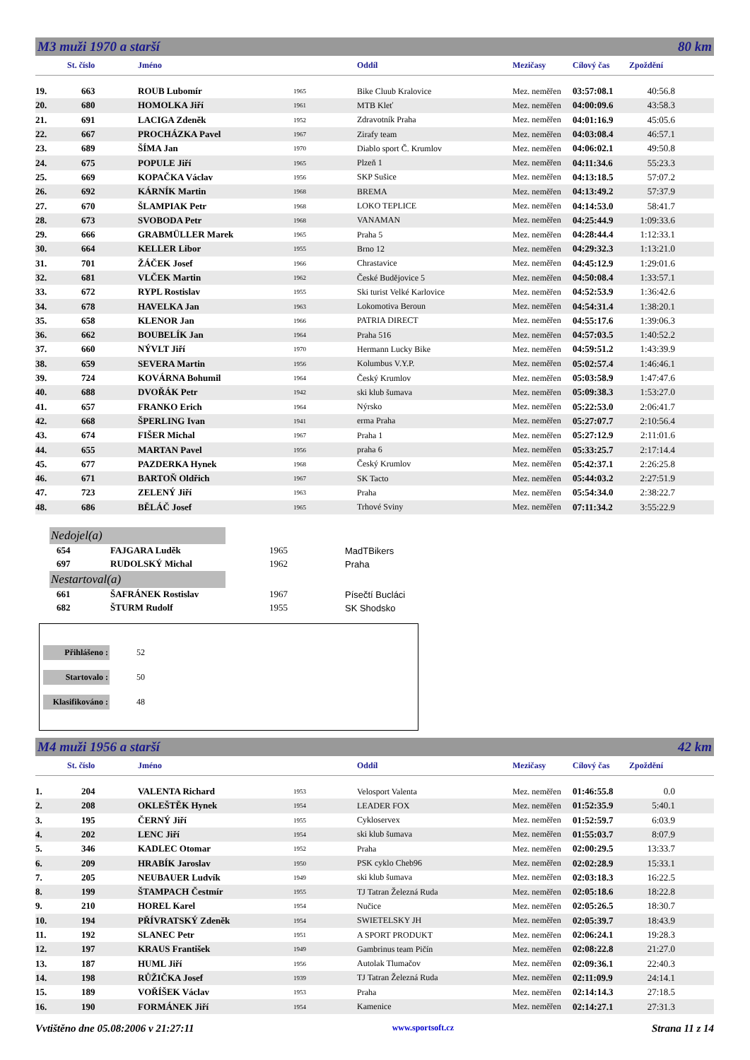M3 muži 1970 a starší 80 km
| | St. číslo | Jméno | | Oddíl | Mezičasy | Cílový čas | Zpoždění |
| --- | --- | --- | --- | --- | --- | --- | --- |
| 19. | 663 | ROUB Lubomír | 1965 | Bike Cluub Kralovice | Mez. neměřen | 03:57:08.1 | 40:56.8 |
| 20. | 680 | HOMOLKA Jiří | 1961 | MTB Kleť | Mez. neměřen | 04:00:09.6 | 43:58.3 |
| 21. | 691 | LACIGA Zdeněk | 1952 | Zdravotník Praha | Mez. neměřen | 04:01:16.9 | 45:05.6 |
| 22. | 667 | PROCHÁZKA Pavel | 1967 | Zirafy team | Mez. neměřen | 04:03:08.4 | 46:57.1 |
| 23. | 689 | ŠÍMA Jan | 1970 | Diablo sport Č. Krumlov | Mez. neměřen | 04:06:02.1 | 49:50.8 |
| 24. | 675 | POPULE Jiří | 1965 | Plzeň 1 | Mez. neměřen | 04:11:34.6 | 55:23.3 |
| 25. | 669 | KOPAČKA Václav | 1956 | SKP Sušice | Mez. neměřen | 04:13:18.5 | 57:07.2 |
| 26. | 692 | KÁRNÍK Martin | 1968 | BREMA | Mez. neměřen | 04:13:49.2 | 57:37.9 |
| 27. | 670 | ŠLAMPIAK Petr | 1968 | LOKO TEPLICE | Mez. neměřen | 04:14:53.0 | 58:41.7 |
| 28. | 673 | SVOBODA Petr | 1968 | VANAMAN | Mez. neměřen | 04:25:44.9 | 1:09:33.6 |
| 29. | 666 | GRABMÜLLER Marek | 1965 | Praha 5 | Mez. neměřen | 04:28:44.4 | 1:12:33.1 |
| 30. | 664 | KELLER Libor | 1955 | Brno 12 | Mez. neměřen | 04:29:32.3 | 1:13:21.0 |
| 31. | 701 | ŽÁČEK Josef | 1966 | Chrastavice | Mez. neměřen | 04:45:12.9 | 1:29:01.6 |
| 32. | 681 | VLČEK Martin | 1962 | České Budějovice 5 | Mez. neměřen | 04:50:08.4 | 1:33:57.1 |
| 33. | 672 | RYPL Rostislav | 1955 | Ski turist Velké Karlovice | Mez. neměřen | 04:52:53.9 | 1:36:42.6 |
| 34. | 678 | HAVELKA Jan | 1963 | Lokomotiva Beroun | Mez. neměřen | 04:54:31.4 | 1:38:20.1 |
| 35. | 658 | KLENOR Jan | 1966 | PATRIA DIRECT | Mez. neměřen | 04:55:17.6 | 1:39:06.3 |
| 36. | 662 | BOUBELÍK Jan | 1964 | Praha 516 | Mez. neměřen | 04:57:03.5 | 1:40:52.2 |
| 37. | 660 | NÝVLT Jiří | 1970 | Hermann Lucky Bike | Mez. neměřen | 04:59:51.2 | 1:43:39.9 |
| 38. | 659 | SEVERA Martin | 1956 | Kolumbus V.Y.P. | Mez. neměřen | 05:02:57.4 | 1:46:46.1 |
| 39. | 724 | KOVÁRNA Bohumil | 1964 | Český Krumlov | Mez. neměřen | 05:03:58.9 | 1:47:47.6 |
| 40. | 688 | DVOŘÁK Petr | 1942 | ski klub šumava | Mez. neměřen | 05:09:38.3 | 1:53:27.0 |
| 41. | 657 | FRANKO Erich | 1964 | Nýrsko | Mez. neměřen | 05:22:53.0 | 2:06:41.7 |
| 42. | 668 | ŠPERLING Ivan | 1941 | erma Praha | Mez. neměřen | 05:27:07.7 | 2:10:56.4 |
| 43. | 674 | FIŠER Michal | 1967 | Praha 1 | Mez. neměřen | 05:27:12.9 | 2:11:01.6 |
| 44. | 655 | MARTAN Pavel | 1956 | praha 6 | Mez. neměřen | 05:33:25.7 | 2:17:14.4 |
| 45. | 677 | PAZDERKA Hynek | 1968 | Český Krumlov | Mez. neměřen | 05:42:37.1 | 2:26:25.8 |
| 46. | 671 | BARTOŇ Oldřich | 1967 | SK Tacto | Mez. neměřen | 05:44:03.2 | 2:27:51.9 |
| 47. | 723 | ZELENÝ Jiří | 1963 | Praha | Mez. neměřen | 05:54:34.0 | 2:38:22.7 |
| 48. | 686 | BĚLÁČ Josef | 1965 | Trhové Sviny | Mez. neměřen | 07:11:34.2 | 3:55:22.9 |
Nedojel(a)
| | 654 | FAJGARA Luděk | 1965 | MadTBikers |
| | 697 | RUDOLSKÝ Michal | 1962 | Praha |
Nestartoval(a)
| | 661 | ŠAFRÁNEK Rostislav | 1967 | Písečtí Bucláci |
| | 682 | ŠTURM Rudolf | 1955 | SK Shodsko |
Přihlášeno : 52
Startovalo : 50
Klasifikováno : 48
M4 muži 1956 a starší 42 km
| | St. číslo | Jméno | | Oddíl | Mezičasy | Cílový čas | Zpoždění |
| --- | --- | --- | --- | --- | --- | --- | --- |
| 1. | 204 | VALENTA Richard | 1953 | Velosport Valenta | Mez. neměřen | 01:46:55.8 | 0.0 |
| 2. | 208 | OKLEŠTĚK Hynek | 1954 | LEADER FOX | Mez. neměřen | 01:52:35.9 | 5:40.1 |
| 3. | 195 | ČERNÝ Jiří | 1955 | Cykloservex | Mez. neměřen | 01:52:59.7 | 6:03.9 |
| 4. | 202 | LENC Jiří | 1954 | ski klub šumava | Mez. neměřen | 01:55:03.7 | 8:07.9 |
| 5. | 346 | KADLEC Otomar | 1952 | Praha | Mez. neměřen | 02:00:29.5 | 13:33.7 |
| 6. | 209 | HRABÍK Jaroslav | 1950 | PSK cyklo Cheb96 | Mez. neměřen | 02:02:28.9 | 15:33.1 |
| 7. | 205 | NEUBAUER Ludvík | 1949 | ski klub šumava | Mez. neměřen | 02:03:18.3 | 16:22.5 |
| 8. | 199 | ŠTAMPACH Čestmír | 1955 | TJ Tatran Železná Ruda | Mez. neměřen | 02:05:18.6 | 18:22.8 |
| 9. | 210 | HOREL Karel | 1954 | Nučice | Mez. neměřen | 02:05:26.5 | 18:30.7 |
| 10. | 194 | PŘÍVRATSKÝ Zdeněk | 1954 | SWIETELSKY JH | Mez. neměřen | 02:05:39.7 | 18:43.9 |
| 11. | 192 | SLANEC Petr | 1951 | A SPORT PRODUKT | Mez. neměřen | 02:06:24.1 | 19:28.3 |
| 12. | 197 | KRAUS František | 1949 | Gambrinus team Pičín | Mez. neměřen | 02:08:22.8 | 21:27.0 |
| 13. | 187 | HUML Jiří | 1956 | Autolak Tlumačov | Mez. neměřen | 02:09:36.1 | 22:40.3 |
| 14. | 198 | RŮŽIČKA Josef | 1939 | TJ Tatran Železná Ruda | Mez. neměřen | 02:11:09.9 | 24:14.1 |
| 15. | 189 | VOŘÍŠEK Václav | 1953 | Praha | Mez. neměřen | 02:14:14.3 | 27:18.5 |
| 16. | 190 | FORMÁNEK Jiří | 1954 | Kamenice | Mez. neměřen | 02:14:27.1 | 27:31.3 |
Vvtištěno dne 05.08:2006 v 21:27:11 www.sportsoft.cz Strana 11 z 14